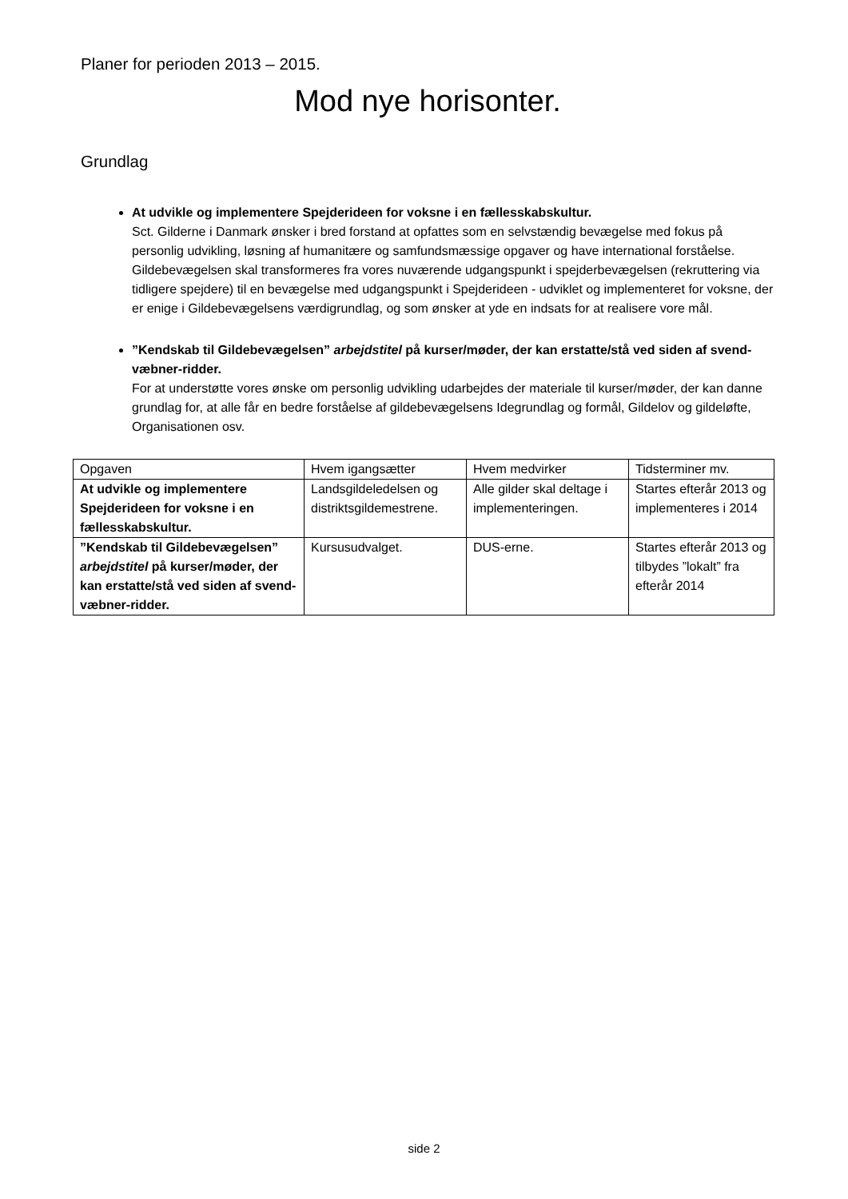Planer for perioden 2013 – 2015.
Mod nye horisonter.
Grundlag
At udvikle og implementere Spejderideen for voksne i en fællesskabskultur.
Sct. Gilderne i Danmark ønsker i bred forstand at opfattes som en selvstændig bevægelse med fokus på personlig udvikling, løsning af humanitære og samfundsmæssige opgaver og have international forståelse.
Gildebevægelsen skal transformeres fra vores nuværende udgangspunkt i spejderbevægelsen (rekruttering via tidligere spejdere) til en bevægelse med udgangspunkt i Spejderideen - udviklet og implementeret for voksne, der er enige i Gildebevægelsens værdigrundlag, og som ønsker at yde en indsats for at realisere vore mål.
”Kendskab til Gildebevægelsen” arbejdstitel på kurser/møder, der kan erstatte/stå ved siden af svend-væbner-ridder.
For at understøtte vores ønske om personlig udvikling udarbejdes der materiale til kurser/møder, der kan danne grundlag for, at alle får en bedre forståelse af gildebevægelsens Idegrundlag og formål, Gildelov og gildeløfte, Organisationen osv.
| Opgaven | Hvem igangsætter | Hvem medvirker | Tidsterminer mv. |
| At udvikle og implementere Spejderideen for voksne i en fællesskabskultur. | Landsgildeledelsen og distriktsgildemestrene. | Alle gilder skal deltage i implementeringen. | Startes efterår 2013 og implementeres i 2014 |
| ”Kendskab til Gildebevægelsen” arbejdstitel på kurser/møder, der kan erstatte/stå ved siden af svend-væbner-ridder. | Kursusudvalget. | DUS-erne. | Startes efterår 2013 og tilbydes ”lokalt” fra efterår 2014 |
side 2